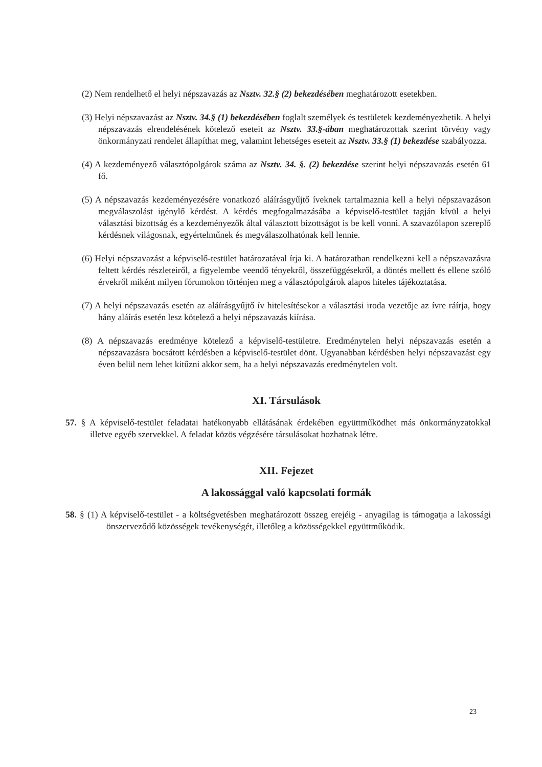(2) Nem rendelhető el helyi népszavazás az Nsztv. 32.§ (2) bekezdésében meghatározott esetekben.
(3) Helyi népszavazást az Nsztv. 34.§ (1) bekezdésében foglalt személyek és testületek kezdeményezhetik. A helyi népszavazás elrendelésének kötelező eseteit az Nsztv. 33.§-ában meghatározottak szerint törvény vagy önkormányzati rendelet állapíthat meg, valamint lehetséges eseteit az Nsztv. 33.§ (1) bekezdése szabályozza.
(4) A kezdeményező választópolgárok száma az Nsztv. 34. §. (2) bekezdése szerint helyi népszavazás esetén 61 fő.
(5) A népszavazás kezdeményezésére vonatkozó aláírásgyűjtő íveknek tartalmaznia kell a helyi népszavazáson megválaszolást igénylő kérdést. A kérdés megfogalmazásába a képviselő-testület tagján kívül a helyi választási bizottság és a kezdeményezők által választott bizottságot is be kell vonni. A szavazólapon szereplő kérdésnek világosnak, egyértelműnek és megválaszolhatónak kell lennie.
(6) Helyi népszavazást a képviselő-testület határozatával írja ki. A határozatban rendelkezni kell a népszavazásra feltett kérdés részleteiről, a figyelembe veendő tényekről, összefüggésekről, a döntés mellett és ellene szóló érvekről miként milyen fórumokon történjen meg a választópolgárok alapos hiteles tájékoztatása.
(7) A helyi népszavazás esetén az aláírásgyűjtő ív hitelesítésekor a választási iroda vezetője az ívre ráírja, hogy hány aláírás esetén lesz kötelező a helyi népszavazás kiírása.
(8) A népszavazás eredménye kötelező a képviselő-testületre. Eredménytelen helyi népszavazás esetén a népszavazásra bocsátott kérdésben a képviselő-testület dönt. Ugyanabban kérdésben helyi népszavazást egy éven belül nem lehet kitűzni akkor sem, ha a helyi népszavazás eredménytelen volt.
XI. Társulások
57. § A képviselő-testület feladatai hatékonyabb ellátásának érdekében együttműködhet más önkormányzatokkal illetve egyéb szervekkel. A feladat közös végzésére társulásokat hozhatnak létre.
XII. Fejezet
A lakossággal való kapcsolati formák
58. § (1) A képviselő-testület - a költségvetésben meghatározott összeg erejéig - anyagilag is támogatja a lakossági önszerveződő közösségek tevékenységét, illetőleg a közösségekkel együttműködik.
23